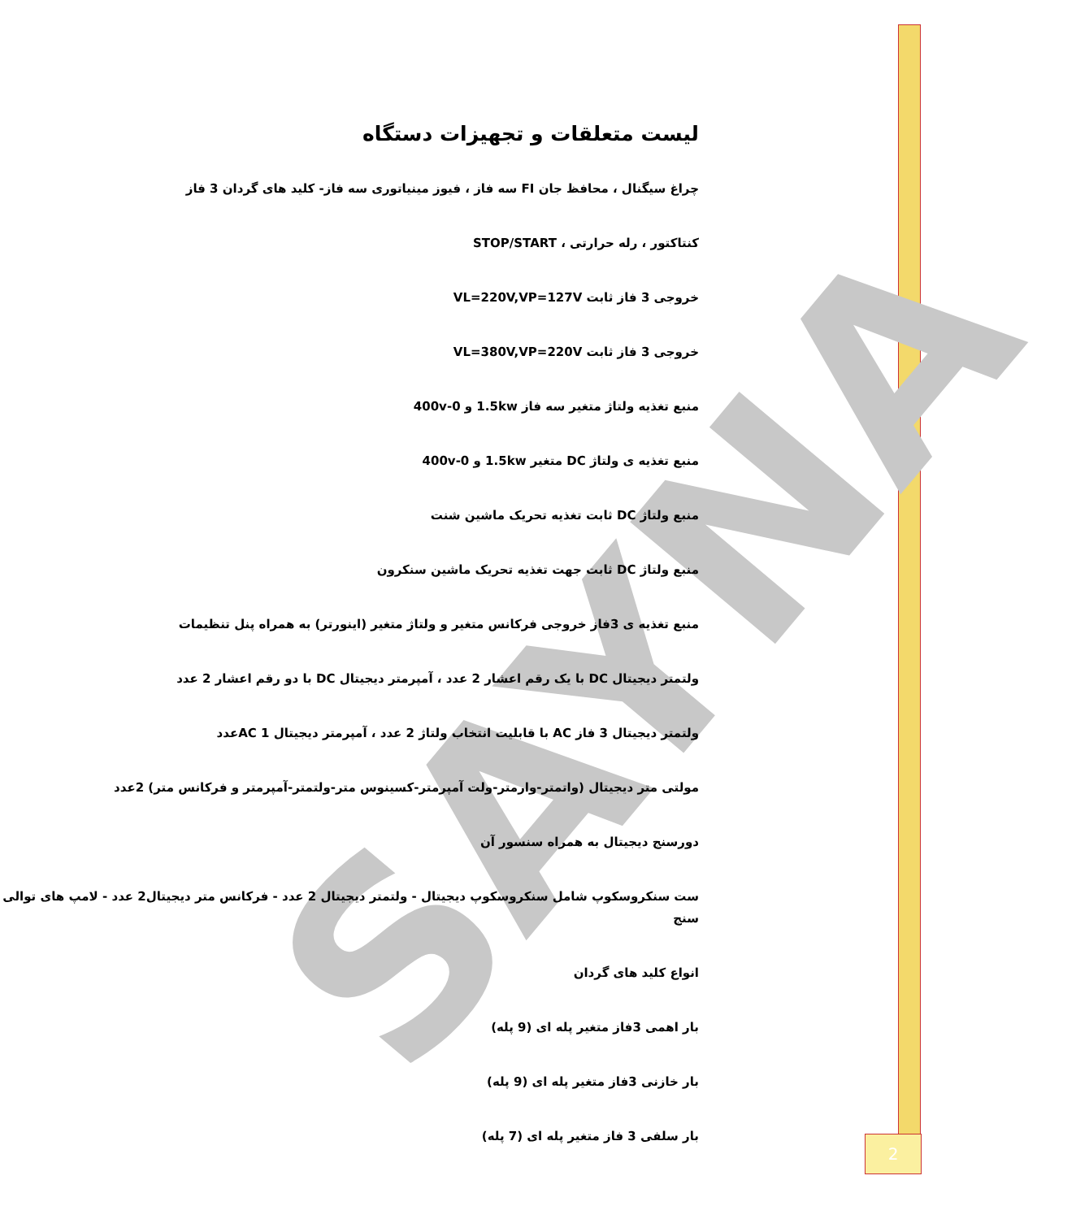SAYNA
لیست متعلقات و تجهیزات دستگاه
چراغ سیگنال ، محافظ جان FI سه فاز ، فیوز مینیاتوری سه فاز- کلید های گردان 3 فاز
کنتاکتور ، رله حرارتی ، STOP/START
خروجی 3 فاز ثابت VL=220V,VP=127V
خروجی 3 فاز ثابت VL=380V,VP=220V
منبع تغذیه ولتاژ متغیر سه فاز 1.5kw و 0-400v
منبع تغذیه ی ولتاژ DC متغیر 1.5kw و 0-400v
منبع ولتاژ DC ثابت تغذیه تحریک ماشین شنت
منبع ولتاژ DC ثابت جهت تغذیه تحریک ماشین سنکرون
منبع تغذیه ی 3فاز خروجی فرکانس متغیر و ولتاژ متغیر (اینورتر) به همراه پنل تنظیمات
ولتمتر دیجیتال DC با یک رقم اعشار 2 عدد ، آمپرمتر دیجیتال DC با دو رقم اعشار 2 عدد
ولتمتر دیجیتال 3 فاز AC با قابلیت انتخاب ولتاژ 2 عدد ، آمپرمتر دیجیتال AC 1عدد
مولتی متر دیجیتال (واتمتر-وارمتر-ولت آمپرمتر-کسینوس متر-ولتمتر-آمپرمتر و فرکانس متر) 2عدد
دورسنج دیجیتال به همراه سنسور آن
ست سنکروسکوپ شامل سنکروسکوپ دیجیتال - ولتمتر دیجیتال 2 عدد - فرکانس متر دیجیتال2 عدد - لامپ های توالی سنج
انواع کلید های گردان
بار اهمی 3فاز متغیر پله ای (9 پله)
بار خازنی 3فاز متغیر پله ای (9 پله)
بار سلفی 3 فاز متغیر پله ای (7 پله)
2